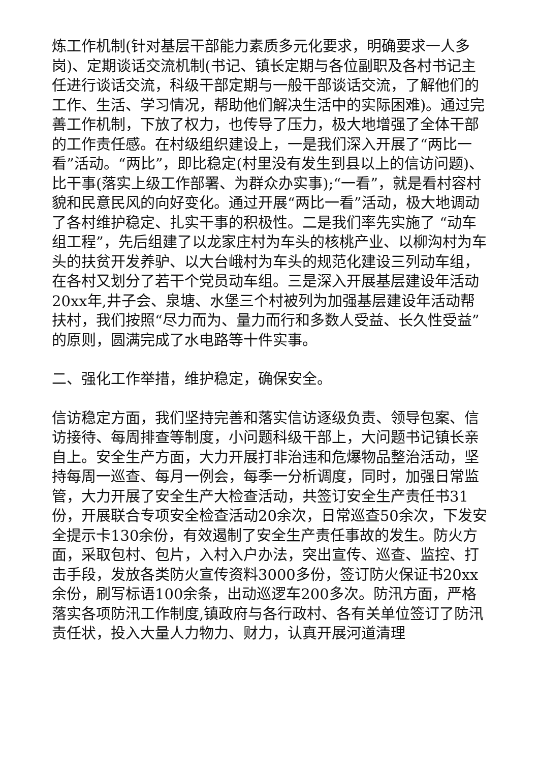炼工作机制(针对基层干部能力素质多元化要求，明确要求一人多岗)、定期谈话交流机制(书记、镇长定期与各位副职及各村书记主任进行谈话交流，科级干部定期与一般干部谈话交流，了解他们的工作、生活、学习情况，帮助他们解决生活中的实际困难)。通过完善工作机制，下放了权力，也传导了压力，极大地增强了全体干部的工作责任感。在村级组织建设上，一是我们深入开展了“两比一看”活动。“两比”，即比稳定(村里没有发生到县以上的信访问题)、比干事(落实上级工作部署、为群众办实事);“一看”，就是看村容村貌和民意民风的向好变化。通过开展“两比一看”活动，极大地调动了各村维护稳定、扎实干事的积极性。二是我们率先实施了 “动车组工程”，先后组建了以龙家庄村为车头的核桃产业、以柳沟村为车头的扶贫开发养驴、以大台峨村为车头的规范化建设三列动车组，在各村又划分了若干个党员动车组。三是深入开展基层建设年活动20xx年,井子会、泉塘、水堡三个村被列为加强基层建设年活动帮扶村，我们按照“尽力而为、量力而行和多数人受益、长久性受益”的原则，圆满完成了水电路等十件实事。
二、强化工作举措，维护稳定，确保安全。
信访稳定方面，我们坚持完善和落实信访逐级负责、领导包案、信访接待、每周排查等制度，小问题科级干部上，大问题书记镇长亲自上。安全生产方面，大力开展打非治违和危爆物品整治活动，坚持每周一巡查、每月一例会，每季一分析调度，同时，加强日常监管，大力开展了安全生产大检查活动，共签订安全生产责任书31份，开展联合专项安全检查活动20余次，日常巡查50余次，下发安全提示卡130余份，有效遏制了安全生产责任事故的发生。防火方面，采取包村、包片，入村入户办法，突出宣传、巡查、监控、打击手段，发放各类防火宣传资料3000多份，签订防火保证书20xx余份，刷写标语100余条，出动巡逻车200多次。防汛方面，严格落实各项防汛工作制度,镇政府与各行政村、各有关单位签订了防汛责任状，投入大量人力物力、财力，认真开展河道清理